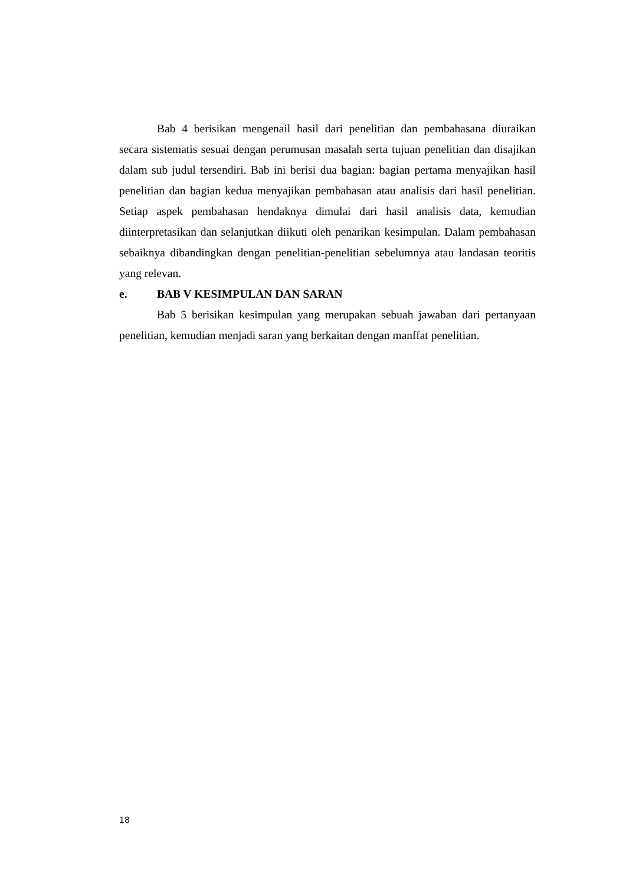Bab 4 berisikan mengenail hasil dari penelitian dan pembahasana diuraikan secara sistematis sesuai dengan perumusan masalah serta tujuan penelitian dan disajikan dalam sub judul tersendiri. Bab ini berisi dua bagian: bagian pertama menyajikan hasil penelitian dan bagian kedua menyajikan pembahasan atau analisis dari hasil penelitian. Setiap aspek pembahasan hendaknya dimulai dari hasil analisis data, kemudian diinterpretasikan dan selanjutkan diikuti oleh penarikan kesimpulan. Dalam pembahasan sebaiknya dibandingkan dengan penelitian-penelitian sebelumnya atau landasan teoritis yang relevan.
e. BAB V KESIMPULAN DAN SARAN
Bab 5 berisikan kesimpulan yang merupakan sebuah jawaban dari pertanyaan penelitian, kemudian menjadi saran yang berkaitan dengan manffat penelitian.
18